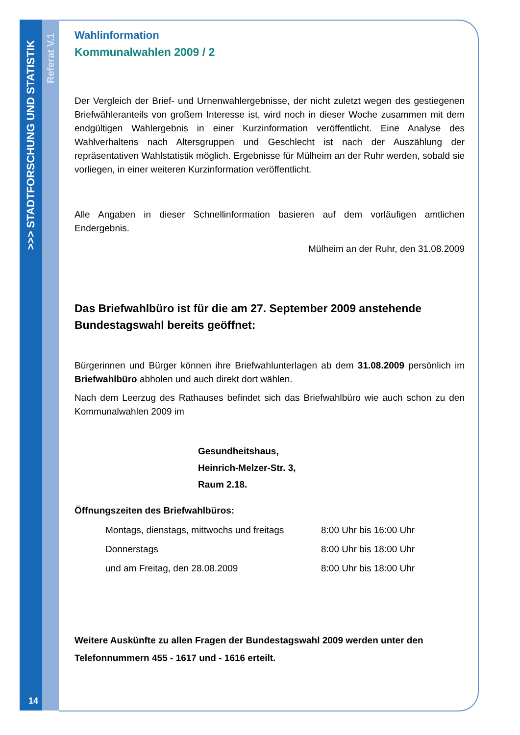>>> STADTFORSCHUNG UND STATISTIK
Referat V.1
14
Wahlinformation
Kommunalwahlen 2009 / 2
Der Vergleich der Brief- und Urnenwahlergebnisse, der nicht zuletzt wegen des gestiegenen Briefwähleranteils von großem Interesse ist, wird noch in dieser Woche zusammen mit dem endgültigen Wahlergebnis in einer Kurzinformation veröffentlicht. Eine Analyse des Wahlverhaltens nach Altersgruppen und Geschlecht ist nach der Auszählung der repräsentativen Wahlstatistik möglich. Ergebnisse für Mülheim an der Ruhr werden, sobald sie vorliegen, in einer weiteren Kurzinformation veröffentlicht.
Alle Angaben in dieser Schnellinformation basieren auf dem vorläufigen amtlichen Endergebnis.
Mülheim an der Ruhr, den 31.08.2009
Das Briefwahlbüro ist für die am 27. September 2009 anstehende Bundestagswahl bereits geöffnet:
Bürgerinnen und Bürger können ihre Briefwahlunterlagen ab dem 31.08.2009 persönlich im Briefwahlbüro abholen und auch direkt dort wählen.
Nach dem Leerzug des Rathauses befindet sich das Briefwahlbüro wie auch schon zu den Kommunalwahlen 2009 im
Gesundheitshaus,
Heinrich-Melzer-Str. 3,
Raum 2.18.
Öffnungszeiten des Briefwahlbüros:
Montags, dienstags, mittwochs und freitags 8:00 Uhr bis 16:00 Uhr
Donnerstags 8:00 Uhr bis 18:00 Uhr
und am Freitag, den 28.08.2009 8:00 Uhr bis 18:00 Uhr
Weitere Auskünfte zu allen Fragen der Bundestagswahl 2009 werden unter den Telefonnummern 455 - 1617 und - 1616 erteilt.